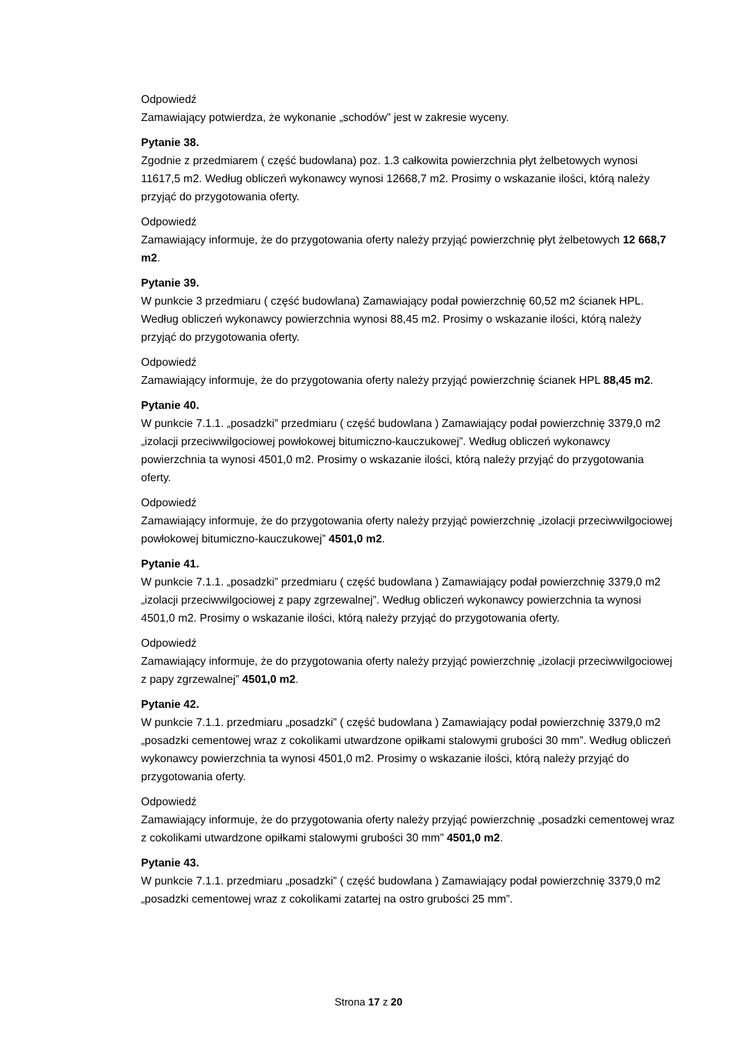Odpowiedź
Zamawiający potwierdza, że wykonanie „schodów” jest w zakresie wyceny.
Pytanie 38.
Zgodnie z przedmiarem ( część budowlana) poz. 1.3 całkowita powierzchnia płyt żelbetowych wynosi 11617,5 m2. Według obliczeń wykonawcy wynosi 12668,7 m2. Prosimy o wskazanie ilości, którą należy przyjąć do przygotowania oferty.
Odpowiedź
Zamawiający informuje, że do przygotowania oferty należy przyjąć powierzchnię płyt żelbetowych 12 668,7 m2.
Pytanie 39.
W punkcie 3 przedmiaru ( część budowlana) Zamawiający podał powierzchnię 60,52 m2 ścianek HPL. Według obliczeń wykonawcy powierzchnia wynosi 88,45 m2. Prosimy o wskazanie ilości, którą należy przyjąć do przygotowania oferty.
Odpowiedź
Zamawiający informuje, że do przygotowania oferty należy przyjąć powierzchnię ścianek HPL 88,45 m2.
Pytanie 40.
W punkcie 7.1.1. „posadzki” przedmiaru ( część budowlana ) Zamawiający podał powierzchnię 3379,0 m2 „izolacji przeciwwilgociowej powłokowej bitumiczno-kauczukowej”. Według obliczeń wykonawcy powierzchnia ta wynosi 4501,0 m2. Prosimy o wskazanie ilości, którą należy przyjąć do przygotowania oferty.
Odpowiedź
Zamawiający informuje, że do przygotowania oferty należy przyjąć powierzchnię „izolacji przeciwwilgociowej powłokowej bitumiczno-kauczukowej” 4501,0 m2.
Pytanie 41.
W punkcie 7.1.1. „posadzki” przedmiaru ( część budowlana ) Zamawiający podał powierzchnię 3379,0 m2 „izolacji przeciwwilgociowej z papy zgrzewalnej”. Według obliczeń wykonawcy powierzchnia ta wynosi 4501,0 m2. Prosimy o wskazanie ilości, którą należy przyjąć do przygotowania oferty.
Odpowiedź
Zamawiający informuje, że do przygotowania oferty należy przyjąć powierzchnię „izolacji przeciwwilgociowej z papy zgrzewalnej” 4501,0 m2.
Pytanie 42.
W punkcie 7.1.1. przedmiaru „posadzki” ( część budowlana ) Zamawiający podał powierzchnię 3379,0 m2 „posadzki cementowej wraz z cokolikami utwardzone opiłkami stalowymi grubości 30 mm”. Według obliczeń wykonawcy powierzchnia ta wynosi 4501,0 m2. Prosimy o wskazanie ilości, którą należy przyjąć do przygotowania oferty.
Odpowiedź
Zamawiający informuje, że do przygotowania oferty należy przyjąć powierzchnię „posadzki cementowej wraz z cokolikami utwardzone opiłkami stalowymi grubości 30 mm” 4501,0 m2.
Pytanie 43.
W punkcie 7.1.1. przedmiaru „posadzki” ( część budowlana ) Zamawiający podał powierzchnię 3379,0 m2 „posadzki cementowej wraz z cokolikami zatartej na ostro grubości 25 mm”.
Strona 17 z 20